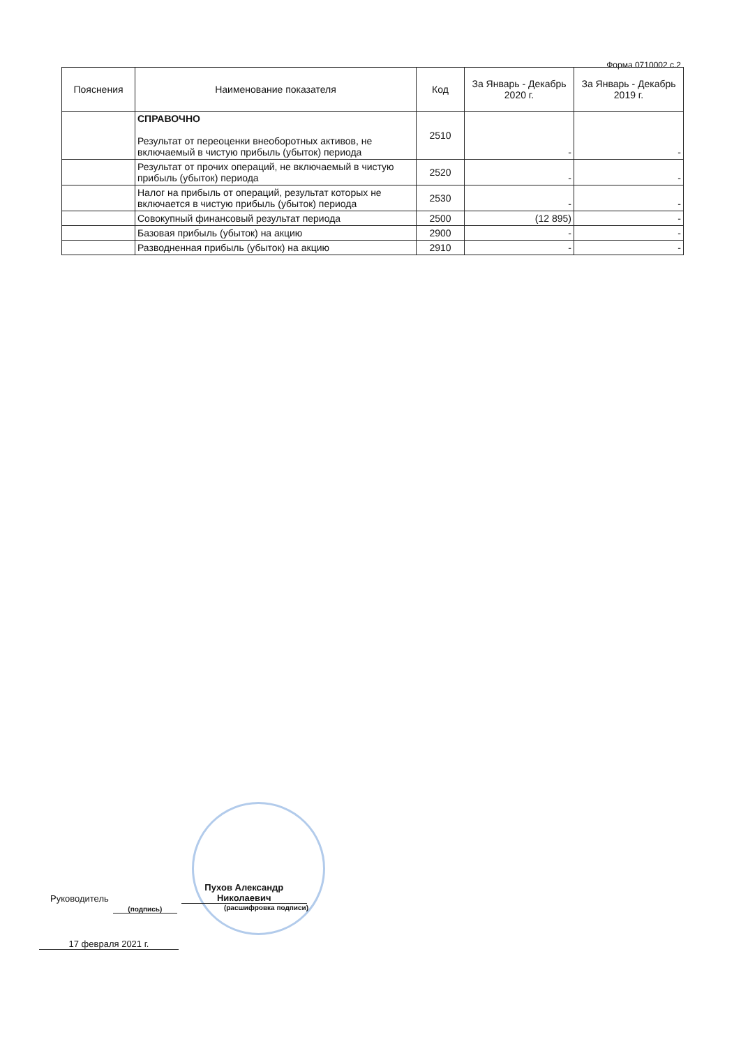Форма 0710002 с.2
| Пояснения | Наименование показателя | Код | За Январь - Декабрь 2020 г. | За Январь - Декабрь 2019 г. |
| --- | --- | --- | --- | --- |
| | СПРАВОЧНО Результат от переоценки внеоборотных активов, не включаемый в чистую прибыль (убыток) периода | 2510 | - | - |
| | Результат от прочих операций, не включаемый в чистую прибыль (убыток) периода | 2520 | - | - |
| | Налог на прибыль от операций, результат которых не включается в чистую прибыль (убыток) периода | 2530 | - | - |
| | Совокупный финансовый результат периода | 2500 | (12 895) | - |
| | Базовая прибыль (убыток) на акцию | 2900 | - | - |
| | Разводненная прибыль (убыток) на акцию | 2910 | - | - |
Руководитель (подпись) Пухов Александр Николаевич
(расшифровка подписи)
17 февраля 2021 г.